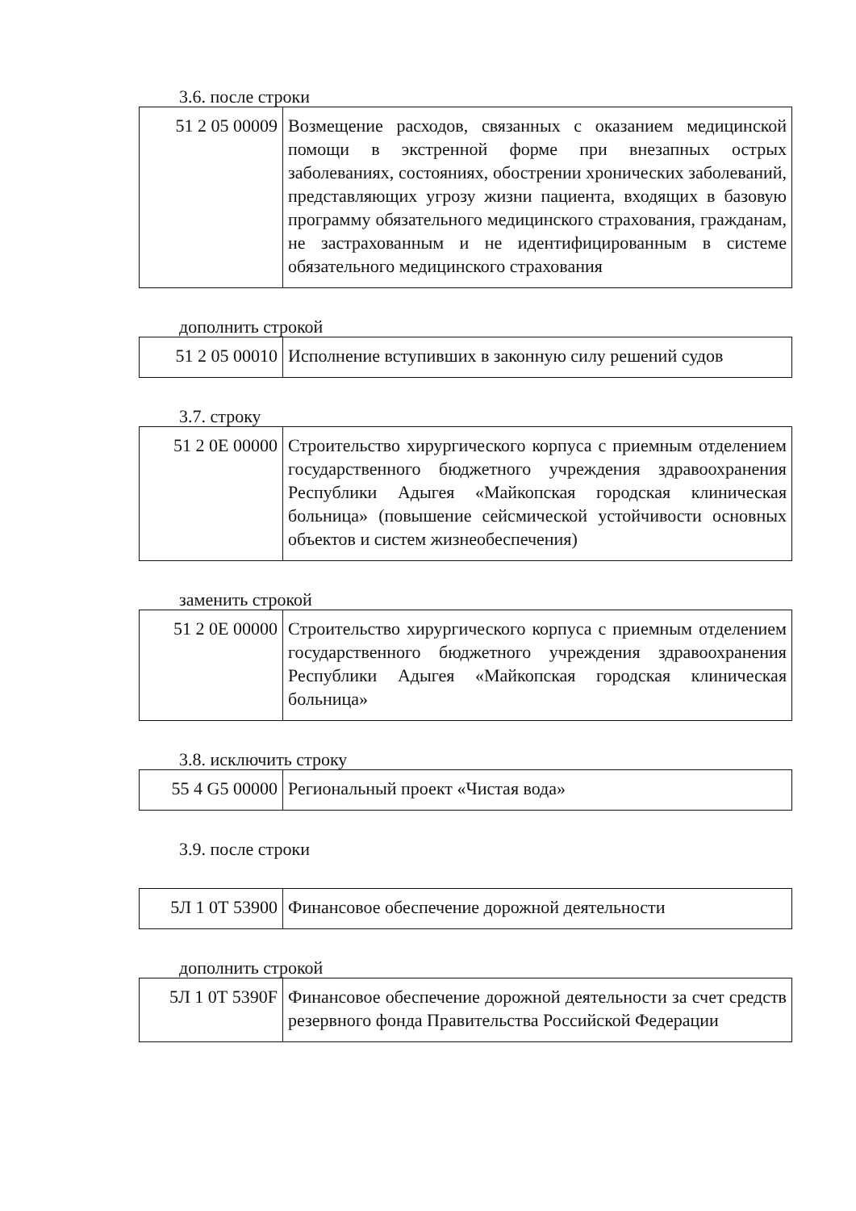3.6. после строки
| 51 2 05 00009 | Возмещение расходов, связанных с оказанием медицинской помощи в экстренной форме при внезапных острых заболеваниях, состояниях, обострении хронических заболеваний, представляющих угрозу жизни пациента, входящих в базовую программу обязательного медицинского страхования, гражданам, не застрахованным и не идентифицированным в системе обязательного медицинского страхования |
дополнить строкой
| 51 2 05 00010 | Исполнение вступивших в законную силу решений судов |
3.7. строку
| 51 2 0Е 00000 | Строительство хирургического корпуса с приемным отделением государственного бюджетного учреждения здравоохранения Республики Адыгея «Майкопская городская клиническая больница» (повышение сейсмической устойчивости основных объектов и систем жизнеобеспечения) |
заменить строкой
| 51 2 0Е 00000 | Строительство хирургического корпуса с приемным отделением государственного бюджетного учреждения здравоохранения Республики Адыгея «Майкопская городская клиническая больница» |
3.8. исключить строку
| 55 4 G5 00000 | Региональный проект «Чистая вода» |
3.9. после строки
| 5Л 1 0Т 53900 | Финансовое обеспечение дорожной деятельности |
дополнить строкой
| 5Л 1 0Т 5390F | Финансовое обеспечение дорожной деятельности за счет средств резервного фонда Правительства Российской Федерации |